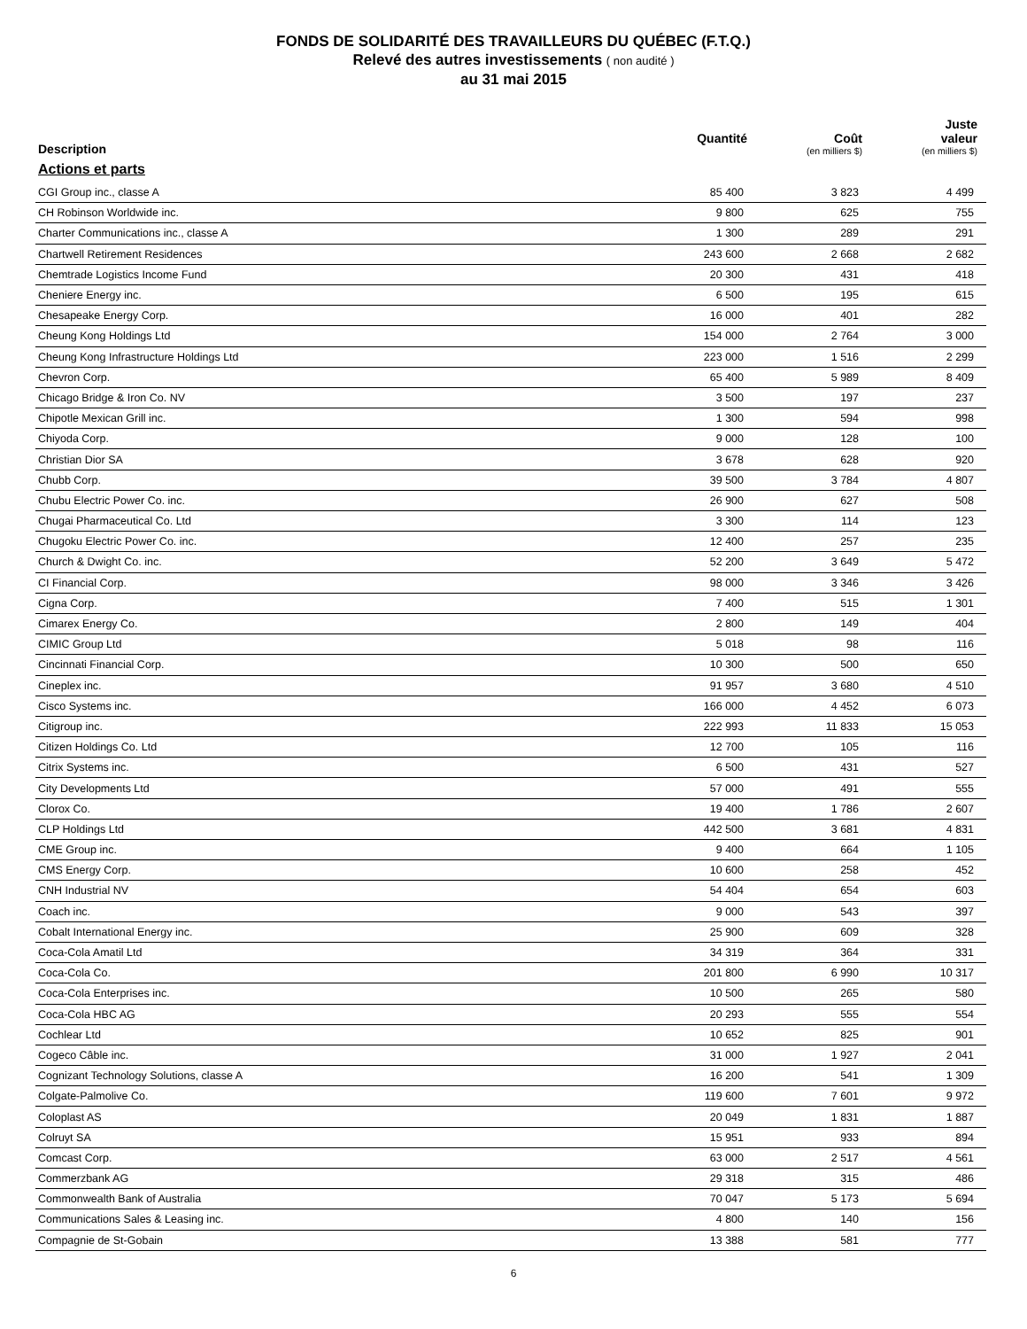FONDS DE SOLIDARITÉ DES TRAVAILLEURS DU QUÉBEC (F.T.Q.)
Relevé des autres investissements ( non audité )
au 31 mai 2015
| Description | Quantité | Coût (en milliers $) | Juste valeur (en milliers $) |
| --- | --- | --- | --- |
| Actions et parts | | | |
| CGI Group inc., classe A | 85 400 | 3 823 | 4 499 |
| CH Robinson Worldwide inc. | 9 800 | 625 | 755 |
| Charter Communications inc., classe A | 1 300 | 289 | 291 |
| Chartwell Retirement Residences | 243 600 | 2 668 | 2 682 |
| Chemtrade Logistics Income Fund | 20 300 | 431 | 418 |
| Cheniere Energy inc. | 6 500 | 195 | 615 |
| Chesapeake Energy Corp. | 16 000 | 401 | 282 |
| Cheung Kong Holdings Ltd | 154 000 | 2 764 | 3 000 |
| Cheung Kong Infrastructure Holdings Ltd | 223 000 | 1 516 | 2 299 |
| Chevron Corp. | 65 400 | 5 989 | 8 409 |
| Chicago Bridge & Iron Co. NV | 3 500 | 197 | 237 |
| Chipotle Mexican Grill inc. | 1 300 | 594 | 998 |
| Chiyoda Corp. | 9 000 | 128 | 100 |
| Christian Dior SA | 3 678 | 628 | 920 |
| Chubb Corp. | 39 500 | 3 784 | 4 807 |
| Chubu Electric Power Co. inc. | 26 900 | 627 | 508 |
| Chugai Pharmaceutical Co. Ltd | 3 300 | 114 | 123 |
| Chugoku Electric Power Co. inc. | 12 400 | 257 | 235 |
| Church & Dwight Co. inc. | 52 200 | 3 649 | 5 472 |
| CI Financial Corp. | 98 000 | 3 346 | 3 426 |
| Cigna Corp. | 7 400 | 515 | 1 301 |
| Cimarex Energy Co. | 2 800 | 149 | 404 |
| CIMIC Group Ltd | 5 018 | 98 | 116 |
| Cincinnati Financial Corp. | 10 300 | 500 | 650 |
| Cineplex inc. | 91 957 | 3 680 | 4 510 |
| Cisco Systems inc. | 166 000 | 4 452 | 6 073 |
| Citigroup inc. | 222 993 | 11 833 | 15 053 |
| Citizen Holdings Co. Ltd | 12 700 | 105 | 116 |
| Citrix Systems inc. | 6 500 | 431 | 527 |
| City Developments Ltd | 57 000 | 491 | 555 |
| Clorox Co. | 19 400 | 1 786 | 2 607 |
| CLP Holdings Ltd | 442 500 | 3 681 | 4 831 |
| CME Group inc. | 9 400 | 664 | 1 105 |
| CMS Energy Corp. | 10 600 | 258 | 452 |
| CNH Industrial NV | 54 404 | 654 | 603 |
| Coach inc. | 9 000 | 543 | 397 |
| Cobalt International Energy inc. | 25 900 | 609 | 328 |
| Coca-Cola Amatil Ltd | 34 319 | 364 | 331 |
| Coca-Cola Co. | 201 800 | 6 990 | 10 317 |
| Coca-Cola Enterprises inc. | 10 500 | 265 | 580 |
| Coca-Cola HBC AG | 20 293 | 555 | 554 |
| Cochlear Ltd | 10 652 | 825 | 901 |
| Cogeco Câble inc. | 31 000 | 1 927 | 2 041 |
| Cognizant Technology Solutions, classe A | 16 200 | 541 | 1 309 |
| Colgate-Palmolive Co. | 119 600 | 7 601 | 9 972 |
| Coloplast AS | 20 049 | 1 831 | 1 887 |
| Colruyt SA | 15 951 | 933 | 894 |
| Comcast Corp. | 63 000 | 2 517 | 4 561 |
| Commerzbank AG | 29 318 | 315 | 486 |
| Commonwealth Bank of Australia | 70 047 | 5 173 | 5 694 |
| Communications Sales & Leasing inc. | 4 800 | 140 | 156 |
| Compagnie de St-Gobain | 13 388 | 581 | 777 |
6